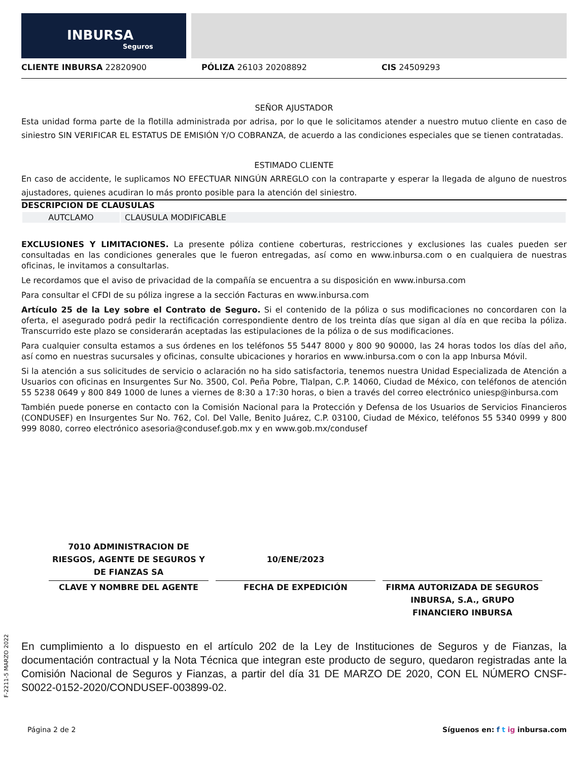INBURSA
Seguros
CLIENTE INBURSA 22820900 PÓLIZA 26103 20208892 CIS 24509293
SEÑOR AJUSTADOR
Esta unidad forma parte de la flotilla administrada por adrisa, por lo que le solicitamos atender a nuestro mutuo cliente en caso de siniestro SIN VERIFICAR EL ESTATUS DE EMISIÓN Y/O COBRANZA, de acuerdo a las condiciones especiales que se tienen contratadas.
ESTIMADO CLIENTE
En caso de accidente, le suplicamos NO EFECTUAR NINGÚN ARREGLO con la contraparte y esperar la llegada de alguno de nuestros ajustadores, quienes acudiran lo más pronto posible para la atención del siniestro.
DESCRIPCION DE CLAUSULAS
| AUTCLAMO | CLAUSULA MODIFICABLE |
EXCLUSIONES Y LIMITACIONES. La presente póliza contiene coberturas, restricciones y exclusiones las cuales pueden ser consultadas en las condiciones generales que le fueron entregadas, así como en www.inbursa.com o en cualquiera de nuestras oficinas, le invitamos a consultarlas.
Le recordamos que el aviso de privacidad de la compañía se encuentra a su disposición en www.inbursa.com
Para consultar el CFDI de su póliza ingrese a la sección Facturas en www.inbursa.com
Artículo 25 de la Ley sobre el Contrato de Seguro. Si el contenido de la póliza o sus modificaciones no concordaren con la oferta, el asegurado podrá pedir la rectificación correspondiente dentro de los treinta días que sigan al día en que reciba la póliza. Transcurrido este plazo se considerarán aceptadas las estipulaciones de la póliza o de sus modificaciones.
Para cualquier consulta estamos a sus órdenes en los teléfonos 55 5447 8000 y 800 90 90000, las 24 horas todos los días del año, así como en nuestras sucursales y oficinas, consulte ubicaciones y horarios en www.inbursa.com o con la app Inbursa Móvil.
Si la atención a sus solicitudes de servicio o aclaración no ha sido satisfactoria, tenemos nuestra Unidad Especializada de Atención a Usuarios con oficinas en Insurgentes Sur No. 3500, Col. Peña Pobre, Tlalpan, C.P. 14060, Ciudad de México, con teléfonos de atención 55 5238 0649 y 800 849 1000 de lunes a viernes de 8:30 a 17:30 horas, o bien a través del correo electrónico uniesp@inbursa.com
También puede ponerse en contacto con la Comisión Nacional para la Protección y Defensa de los Usuarios de Servicios Financieros (CONDUSEF) en Insurgentes Sur No. 762, Col. Del Valle, Benito Juárez, C.P. 03100, Ciudad de México, teléfonos 55 5340 0999 y 800 999 8080, correo electrónico asesoria@condusef.gob.mx y en www.gob.mx/condusef
7010 ADMINISTRACION DE RIESGOS, AGENTE DE SEGUROS Y DE FIANZAS SA
CLAVE Y NOMBRE DEL AGENTE
10/ENE/2023
FECHA DE EXPEDICIÓN
FIRMA AUTORIZADA DE SEGUROS INBURSA, S.A., GRUPO FINANCIERO INBURSA
En cumplimiento a lo dispuesto en el artículo 202 de la Ley de Instituciones de Seguros y de Fianzas, la documentación contractual y la Nota Técnica que integran este producto de seguro, quedaron registradas ante la Comisión Nacional de Seguros y Fianzas, a partir del día 31 DE MARZO DE 2020, CON EL NÚMERO CNSF-S0022-0152-2020/CONDUSEF-003899-02.
Página 2 de 2 Síguenos en: f t ig inbursa.com
F-2211-5 MARZO 2022